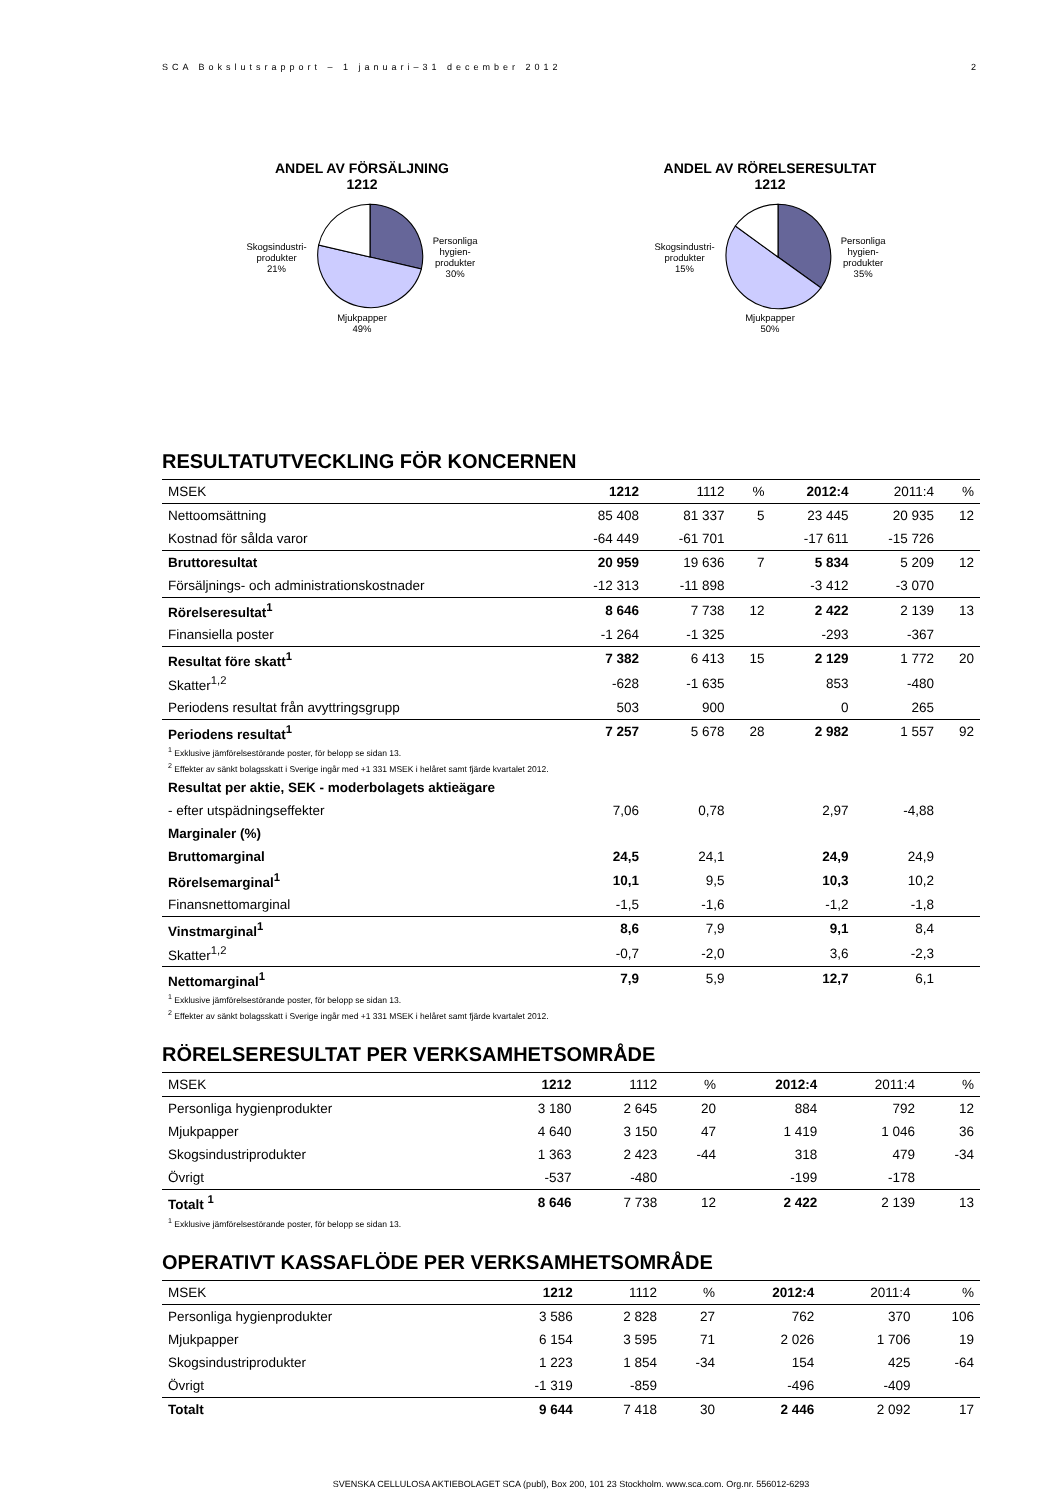SCA Bokslutsrapport – 1 januari–31 december 2012 2
ANDEL AV FÖRSÄLJNING
1212
Skogsindustri-
produkter
21%
Personliga
hygien-
produkter
30%
Mjukpapper
49%
ANDEL AV RÖRELSERESULTAT
1212
Skogsindustri-
produkter
15%
Personliga
hygien-
produkter
35%
Mjukpapper
50%
RESULTATUTVECKLING FÖR KONCERNEN
| MSEK | 1212 | 1112 | % | 2012:4 | 2011:4 | % |
| --- | --- | --- | --- | --- | --- | --- |
| Nettoomsättning | 85 408 | 81 337 | 5 | 23 445 | 20 935 | 12 |
| Kostnad för sålda varor | -64 449 | -61 701 | | -17 611 | -15 726 | |
| Bruttoresultat | 20 959 | 19 636 | 7 | 5 834 | 5 209 | 12 |
| Försäljnings- och administrationskostnader | -12 313 | -11 898 | | -3 412 | -3 070 | |
| Rörelseresultat<sup>1</sup> | 8 646 | 7 738 | 12 | 2 422 | 2 139 | 13 |
| Finansiella poster | -1 264 | -1 325 | | -293 | -367 | |
| Resultat före skatt<sup>1</sup> | 7 382 | 6 413 | 15 | 2 129 | 1 772 | 20 |
| Skatter<sup>1,2</sup> | -628 | -1 635 | | 853 | -480 | |
| Periodens resultat från avyttringsgrupp | 503 | 900 | | 0 | 265 | |
| Periodens resultat<sup>1</sup> | 7 257 | 5 678 | 28 | 2 982 | 1 557 | 92 |
| <sup>1</sup> Exklusive jämförelsestörande poster, för belopp se sidan 13. | | | | | | |
| <sup>2</sup> Effekter av sänkt bolagsskatt i Sverige ingår med +1 331 MSEK i helåret samt fjärde kvartalet 2012. | | | | | | |
| Resultat per aktie, SEK - moderbolagets aktieägare | | | | | | |
| - efter utspädningseffekter | 7,06 | 0,78 | | 2,97 | -4,88 | |
| Marginaler (%) | | | | | | |
| Bruttomarginal | 24,5 | 24,1 | | 24,9 | 24,9 | |
| Rörelsemarginal<sup>1</sup> | 10,1 | 9,5 | | 10,3 | 10,2 | |
| Finansnettomarginal | -1,5 | -1,6 | | -1,2 | -1,8 | |
| Vinstmarginal<sup>1</sup> | 8,6 | 7,9 | | 9,1 | 8,4 | |
| Skatter<sup>1,2</sup> | -0,7 | -2,0 | | 3,6 | -2,3 | |
| Nettomarginal<sup>1</sup> | 7,9 | 5,9 | | 12,7 | 6,1 | |
| <sup>1</sup> Exklusive jämförelsestörande poster, för belopp se sidan 13. | | | | | | |
| <sup>2</sup> Effekter av sänkt bolagsskatt i Sverige ingår med +1 331 MSEK i helåret samt fjärde kvartalet 2012. | | | | | | |
RÖRELSERESULTAT PER VERKSAMHETSOMRÅDE
| MSEK | 1212 | 1112 | % | 2012:4 | 2011:4 | % |
| --- | --- | --- | --- | --- | --- | --- |
| Personliga hygienprodukter | 3 180 | 2 645 | 20 | 884 | 792 | 12 |
| Mjukpapper | 4 640 | 3 150 | 47 | 1 419 | 1 046 | 36 |
| Skogsindustriprodukter | 1 363 | 2 423 | -44 | 318 | 479 | -34 |
| Övrigt | -537 | -480 | | -199 | -178 | |
| Totalt <sup>1</sup> | 8 646 | 7 738 | 12 | 2 422 | 2 139 | 13 |
| <sup>1</sup> Exklusive jämförelsestörande poster, för belopp se sidan 13. | | | | | | |
OPERATIVT KASSAFLÖDE PER VERKSAMHETSOMRÅDE
| MSEK | 1212 | 1112 | % | 2012:4 | 2011:4 | % |
| --- | --- | --- | --- | --- | --- | --- |
| Personliga hygienprodukter | 3 586 | 2 828 | 27 | 762 | 370 | 106 |
| Mjukpapper | 6 154 | 3 595 | 71 | 2 026 | 1 706 | 19 |
| Skogsindustriprodukter | 1 223 | 1 854 | -34 | 154 | 425 | -64 |
| Övrigt | -1 319 | -859 | | -496 | -409 | |
| Totalt | 9 644 | 7 418 | 30 | 2 446 | 2 092 | 17 |
SVENSKA CELLULOSA AKTIEBOLAGET SCA (publ), Box 200, 101 23 Stockholm. www.sca.com. Org.nr. 556012-6293